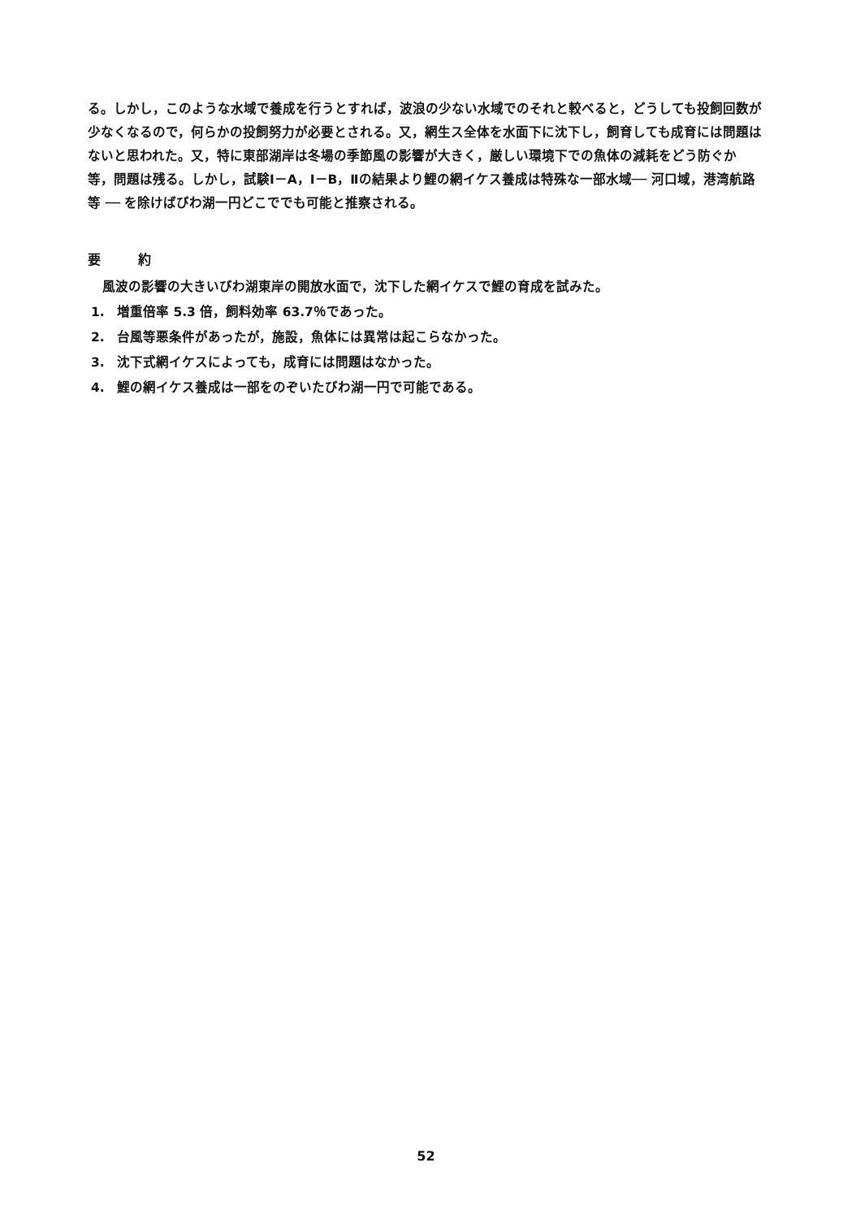る。しかし，このような水域で養成を行うとすれば，波浪の少ない水域でのそれと較べると，どうしても投飼回数が少なくなるので，何らかの投飼努力が必要とされる。又，網生ス全体を水面下に沈下し，飼育しても成育には問題はないと思われた。又，特に東部湖岸は冬場の季節風の影響が大きく，厳しい環境下での魚体の減耗をどう防ぐか等，問題は残る。しかし，試験Ⅰ－A，Ⅰ－B，Ⅱの結果より鯉の網イケス養成は特殊な一部水域── 河口域，港湾航路等 ── を除けばびわ湖一円どこででも可能と推察される。
要 約
風波の影響の大きいびわ湖東岸の開放水面で，沈下した網イケスで鯉の育成を試みた。
1. 増重倍率 5.3 倍，飼料効率 63.7％であった。
2. 台風等悪条件があったが，施設，魚体には異常は起こらなかった。
3. 沈下式網イケスによっても，成育には問題はなかった。
4. 鯉の網イケス養成は一部をのぞいたびわ湖一円で可能である。
52